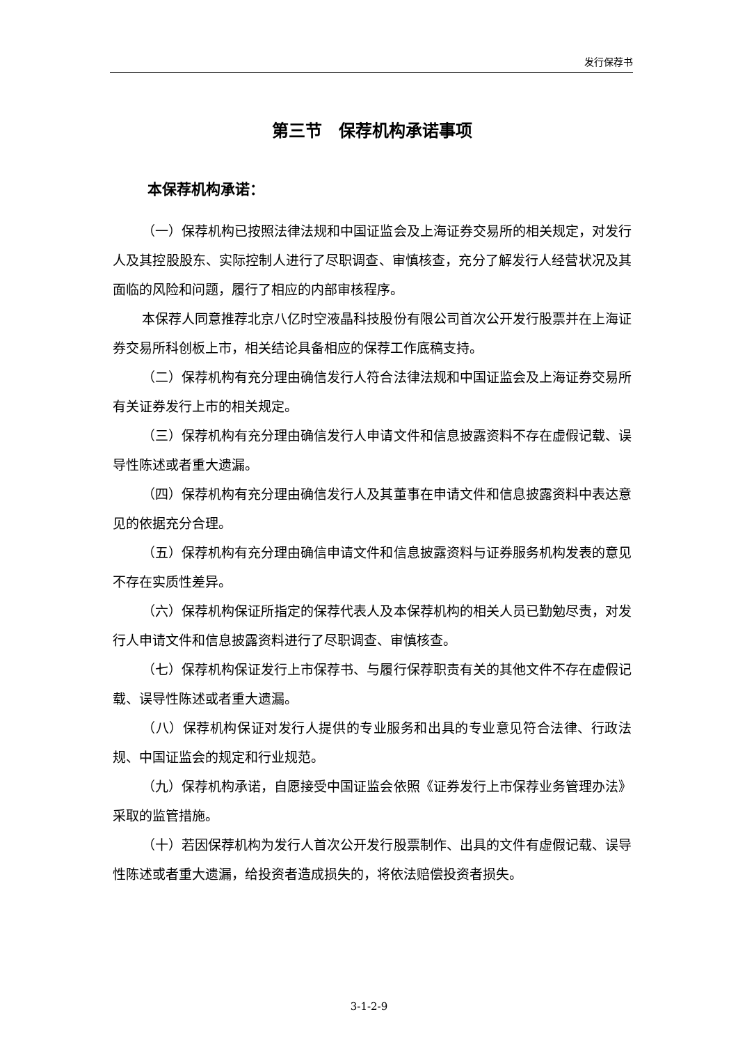发行保荐书
第三节　保荐机构承诺事项
本保荐机构承诺：
（一）保荐机构已按照法律法规和中国证监会及上海证券交易所的相关规定，对发行人及其控股股东、实际控制人进行了尽职调查、审慎核查，充分了解发行人经营状况及其面临的风险和问题，履行了相应的内部审核程序。
本保荐人同意推荐北京八亿时空液晶科技股份有限公司首次公开发行股票并在上海证券交易所科创板上市，相关结论具备相应的保荐工作底稿支持。
（二）保荐机构有充分理由确信发行人符合法律法规和中国证监会及上海证券交易所有关证券发行上市的相关规定。
（三）保荐机构有充分理由确信发行人申请文件和信息披露资料不存在虚假记载、误导性陈述或者重大遗漏。
（四）保荐机构有充分理由确信发行人及其董事在申请文件和信息披露资料中表达意见的依据充分合理。
（五）保荐机构有充分理由确信申请文件和信息披露资料与证券服务机构发表的意见不存在实质性差异。
（六）保荐机构保证所指定的保荐代表人及本保荐机构的相关人员已勤勉尽责，对发行人申请文件和信息披露资料进行了尽职调查、审慎核查。
（七）保荐机构保证发行上市保荐书、与履行保荐职责有关的其他文件不存在虚假记载、误导性陈述或者重大遗漏。
（八）保荐机构保证对发行人提供的专业服务和出具的专业意见符合法律、行政法规、中国证监会的规定和行业规范。
（九）保荐机构承诺，自愿接受中国证监会依照《证券发行上市保荐业务管理办法》采取的监管措施。
（十）若因保荐机构为发行人首次公开发行股票制作、出具的文件有虚假记载、误导性陈述或者重大遗漏，给投资者造成损失的，将依法赔偿投资者损失。
3-1-2-9